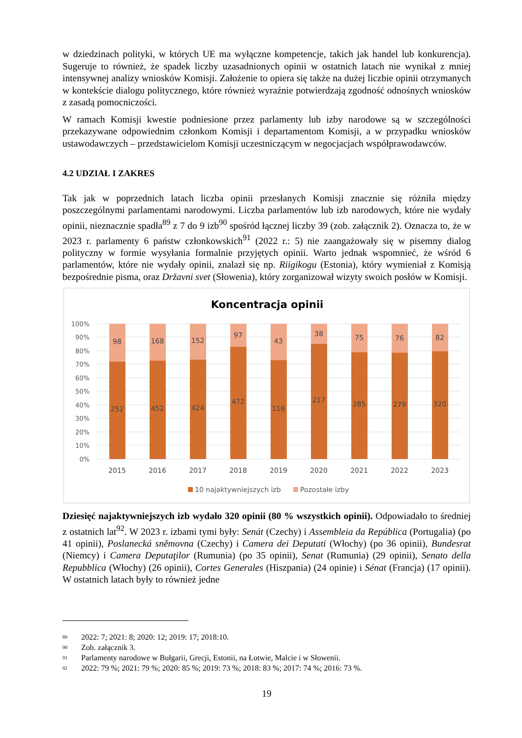w dziedzinach polityki, w których UE ma wyłączne kompetencje, takich jak handel lub konkurencja). Sugeruje to również, że spadek liczby uzasadnionych opinii w ostatnich latach nie wynikał z mniej intensywnej analizy wniosków Komisji. Założenie to opiera się także na dużej liczbie opinii otrzymanych w kontekście dialogu politycznego, które również wyraźnie potwierdzają zgodność odnośnych wniosków z zasadą pomocniczości.
W ramach Komisji kwestie podniesione przez parlamenty lub izby narodowe są w szczególności przekazywane odpowiednim członkom Komisji i departamentom Komisji, a w przypadku wniosków ustawodawczych – przedstawicielom Komisji uczestniczącym w negocjacjach współprawodawców.
4.2 UDZIAŁ I ZAKRES
Tak jak w poprzednich latach liczba opinii przesłanych Komisji znacznie się różniła między poszczególnymi parlamentami narodowymi. Liczba parlamentów lub izb narodowych, które nie wydały opinii, nieznacznie spadła<sup>89</sup> z 7 do 9 izb<sup>90</sup> spośród łącznej liczby 39 (zob. załącznik 2). Oznacza to, że w 2023 r. parlamenty 6 państw członkowskich<sup>91</sup> (2022 r.: 5) nie zaangażowały się w pisemny dialog polityczny w formie wysyłania formalnie przyjętych opinii. Warto jednak wspomnieć, że wśród 6 parlamentów, które nie wydały opinii, znalazł się np. Riigikogu (Estonia), który wymieniał z Komisją bezpośrednie pisma, oraz Državni svet (Słowenia), który zorganizował wizyty swoich posłów w Komisji.
Koncentracja opinii
100%
90%
80%
70%
60%
50%
40%
30%
20%
10%
0%
98
252
2015
168
452
2016
152
424
2017
97
472
2018
43
116
2019
38
217
2020
75
285
2021
76
279
2022
82
320
2023
10 najaktywniejszych izb
Pozostałe izby
Dziesięć najaktywniejszych izb wydało 320 opinii (80 % wszystkich opinii). Odpowiadało to średniej z ostatnich lat<sup>92</sup>. W 2023 r. izbami tymi były: Senát (Czechy) i Assembleia da República (Portugalia) (po 41 opinii), Poslanecká sněmovna (Czechy) i Camera dei Deputati (Włochy) (po 36 opinii), Bundesrat (Niemcy) i Camera Deputaţilor (Rumunia) (po 35 opinii), Senat (Rumunia) (29 opinii), Senato della Repubblica (Włochy) (26 opinii), Cortes Generales (Hiszpania) (24 opinie) i Sénat (Francja) (17 opinii). W ostatnich latach były to również jedne
89 2022: 7; 2021: 8; 2020: 12; 2019: 17; 2018:10.
90 Zob. załącznik 3.
91 Parlamenty narodowe w Bułgarii, Grecji, Estonii, na Łotwie, Malcie i w Słowenii.
92 2022: 79 %; 2021: 79 %; 2020: 85 %; 2019: 73 %; 2018: 83 %; 2017: 74 %; 2016: 73 %.
19